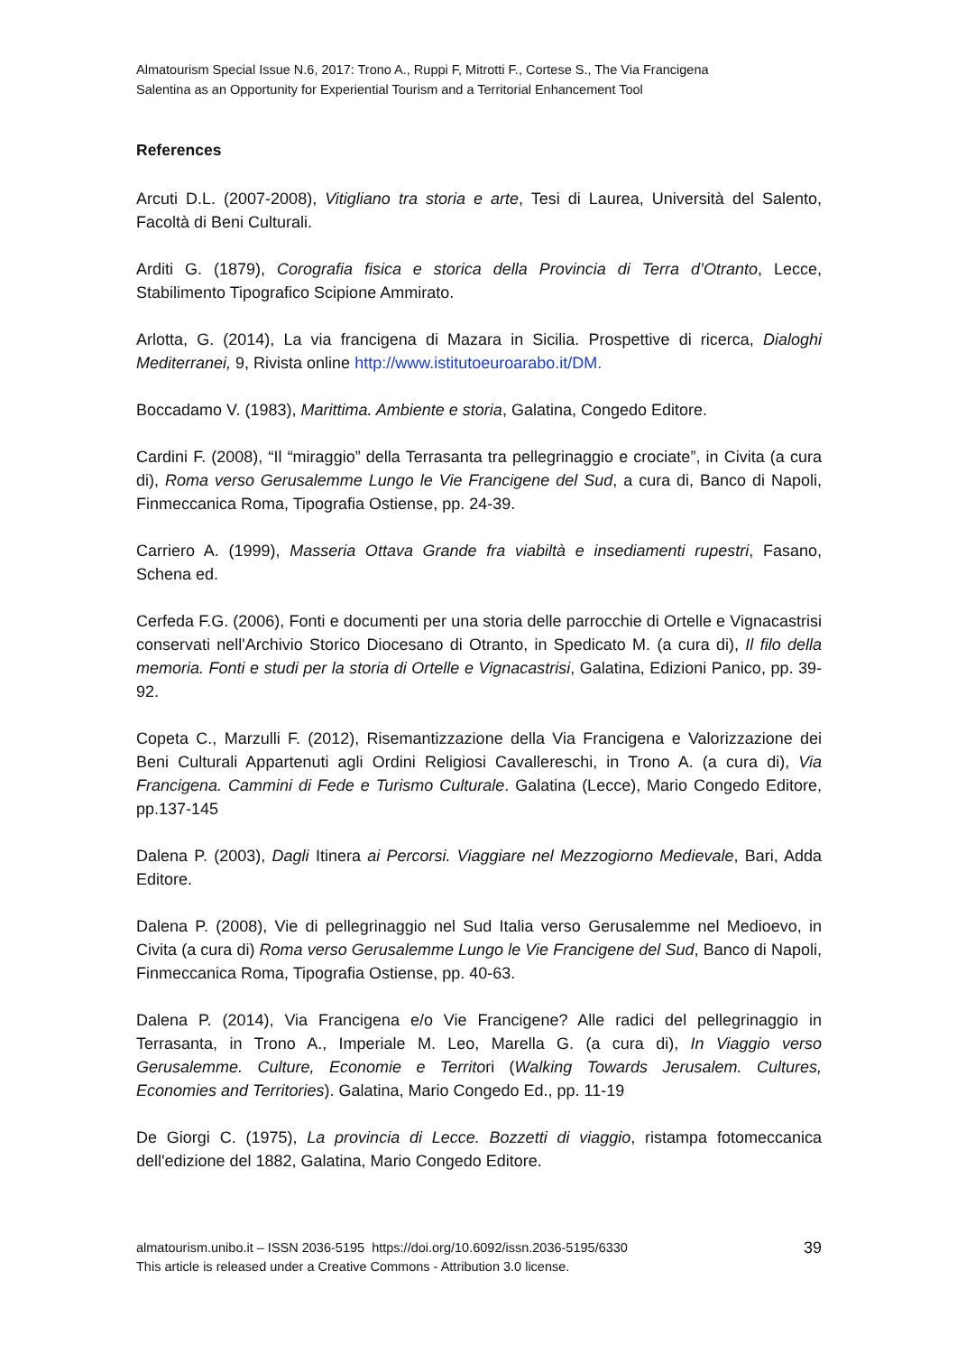Almatourism Special Issue N.6, 2017: Trono A., Ruppi F, Mitrotti F., Cortese S., The Via Francigena
Salentina as an Opportunity for Experiential Tourism and a Territorial Enhancement Tool
References
Arcuti D.L. (2007-2008), Vitigliano tra storia e arte, Tesi di Laurea, Università del Salento, Facoltà di Beni Culturali.
Arditi G. (1879), Corografia fisica e storica della Provincia di Terra d’Otranto, Lecce, Stabilimento Tipografico Scipione Ammirato.
Arlotta, G. (2014), La via francigena di Mazara in Sicilia. Prospettive di ricerca, Dialoghi Mediterranei, 9, Rivista online http://www.istitutoeuroarabo.it/DM.
Boccadamo V. (1983), Marittima. Ambiente e storia, Galatina, Congedo Editore.
Cardini F. (2008), “Il “miraggio” della Terrasanta tra pellegrinaggio e crociate”, in Civita (a cura di), Roma verso Gerusalemme Lungo le Vie Francigene del Sud, a cura di, Banco di Napoli, Finmeccanica Roma, Tipografia Ostiense, pp. 24-39.
Carriero A. (1999), Masseria Ottava Grande fra viabiltà e insediamenti rupestri, Fasano, Schena ed.
Cerfeda F.G. (2006), Fonti e documenti per una storia delle parrocchie di Ortelle e Vignacastrisi conservati nell'Archivio Storico Diocesano di Otranto, in Spedicato M. (a cura di), Il filo della memoria. Fonti e studi per la storia di Ortelle e Vignacastrisi, Galatina, Edizioni Panico, pp. 39-92.
Copeta C., Marzulli F. (2012), Risemantizzazione della Via Francigena e Valorizzazione dei Beni Culturali Appartenuti agli Ordini Religiosi Cavallereschi, in Trono A. (a cura di), Via Francigena. Cammini di Fede e Turismo Culturale. Galatina (Lecce), Mario Congedo Editore, pp.137-145
Dalena P. (2003), Dagli Itinera ai Percorsi. Viaggiare nel Mezzogiorno Medievale, Bari, Adda Editore.
Dalena P. (2008), Vie di pellegrinaggio nel Sud Italia verso Gerusalemme nel Medioevo, in Civita (a cura di) Roma verso Gerusalemme Lungo le Vie Francigene del Sud, Banco di Napoli, Finmeccanica Roma, Tipografia Ostiense, pp. 40-63.
Dalena P. (2014), Via Francigena e/o Vie Francigene? Alle radici del pellegrinaggio in Terrasanta, in Trono A., Imperiale M. Leo, Marella G. (a cura di), In Viaggio verso Gerusalemme. Culture, Economie e Territori (Walking Towards Jerusalem. Cultures, Economies and Territories). Galatina, Mario Congedo Ed., pp. 11-19
De Giorgi C. (1975), La provincia di Lecce. Bozzetti di viaggio, ristampa fotomeccanica dell'edizione del 1882, Galatina, Mario Congedo Editore.
almatourism.unibo.it – ISSN 2036-5195 https://doi.org/10.6092/issn.2036-5195/6330
This article is released under a Creative Commons - Attribution 3.0 license.
39